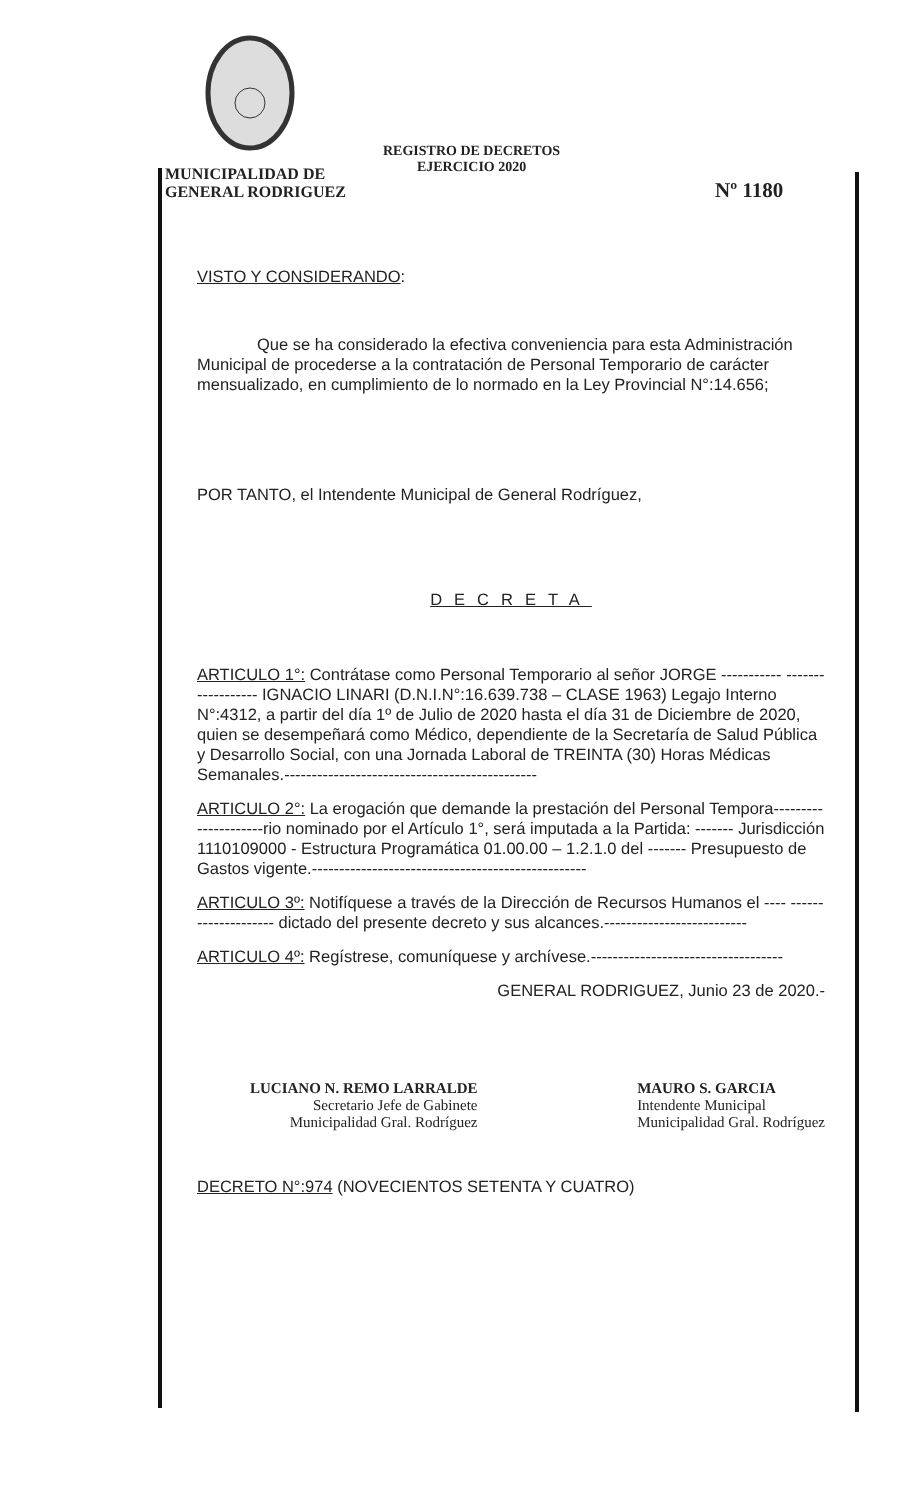REGISTRO DE DECRETOS
EJERCICIO 2020
Nº 1180
MUNICIPALIDAD DE
GENERAL RODRIGUEZ
VISTO Y CONSIDERANDO:
Que se ha considerado la efectiva conveniencia para esta Administración Municipal de procederse a la contratación de Personal Temporario de carácter mensualizado, en cumplimiento de lo normado en la Ley Provincial N°:14.656;
POR TANTO, el Intendente Municipal de General Rodríguez,
DECRETA
ARTICULO 1°: Contrátase como Personal Temporario al señor JORGE ----------- ------------------ IGNACIO LINARI (D.N.I.N°:16.639.738 – CLASE 1963) Legajo Interno N°:4312, a partir del día 1º de Julio de 2020 hasta el día 31 de Diciembre de 2020, quien se desempeñará como Médico, dependiente de la Secretaría de Salud Pública y Desarrollo Social, con una Jornada Laboral de TREINTA (30) Horas Médicas Semanales.----------------------------------------------
ARTICULO 2°: La erogación que demande la prestación del Personal Tempora---------------------rio nominado por el Artículo 1°, será imputada a la Partida: ------- Jurisdicción 1110109000 - Estructura Programática 01.00.00 – 1.2.1.0 del ------- Presupuesto de Gastos vigente.--------------------------------------------------
ARTICULO 3º: Notifíquese a través de la Dirección de Recursos Humanos el ---- -------------------- dictado del presente decreto y sus alcances.--------------------------
ARTICULO 4º: Regístrese, comuníquese y archívese.-----------------------------------
GENERAL RODRIGUEZ, Junio 23 de 2020.-
LUCIANO N. REMO LARRALDE
Secretario Jefe de Gabinete
Municipalidad Gral. Rodríguez
MAURO S. GARCIA
Intendente Municipal
Municipalidad Gral. Rodríguez
DECRETO N°:974 (NOVECIENTOS SETENTA Y CUATRO)